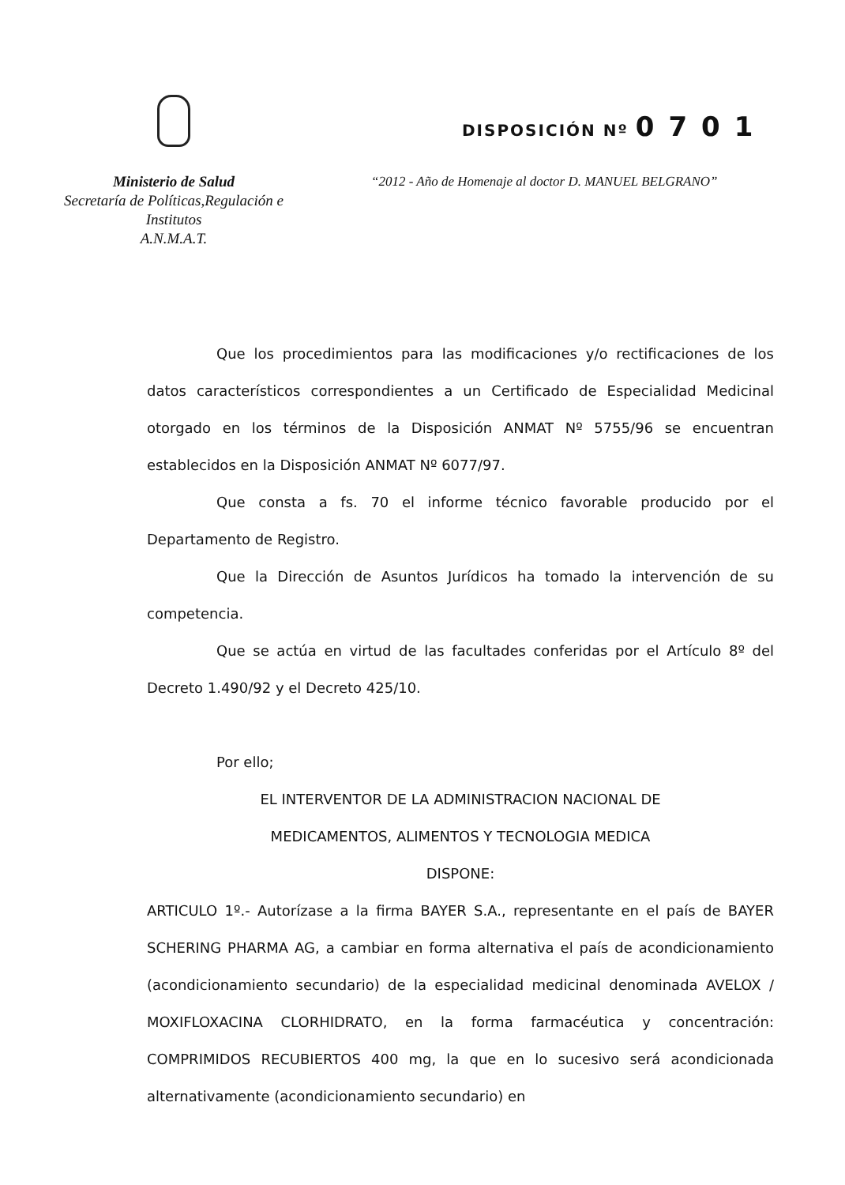Ministerio de Salud
Secretaría de Políticas,Regulación e
Institutos
A.N.M.A.T.
DISPOSICIÓN Nº 0701
“2012 - Año de Homenaje al doctor D. MANUEL BELGRANO”
Que los procedimientos para las modificaciones y/o rectificaciones de los datos característicos correspondientes a un Certificado de Especialidad Medicinal otorgado en los términos de la Disposición ANMAT Nº 5755/96 se encuentran establecidos en la Disposición ANMAT Nº 6077/97.
Que consta a fs. 70 el informe técnico favorable producido por el Departamento de Registro.
Que la Dirección de Asuntos Jurídicos ha tomado la intervención de su competencia.
Que se actúa en virtud de las facultades conferidas por el Artículo 8º del Decreto 1.490/92 y el Decreto 425/10.
Por ello;
EL INTERVENTOR DE LA ADMINISTRACION NACIONAL DE
MEDICAMENTOS, ALIMENTOS Y TECNOLOGIA MEDICA
DISPONE:
ARTICULO 1º.- Autorízase a la firma BAYER S.A., representante en el país de BAYER SCHERING PHARMA AG, a cambiar en forma alternativa el país de acondicionamiento (acondicionamiento secundario) de la especialidad medicinal denominada AVELOX / MOXIFLOXACINA CLORHIDRATO, en la forma farmacéutica y concentración: COMPRIMIDOS RECUBIERTOS 400 mg, la que en lo sucesivo será acondicionada alternativamente (acondicionamiento secundario) en